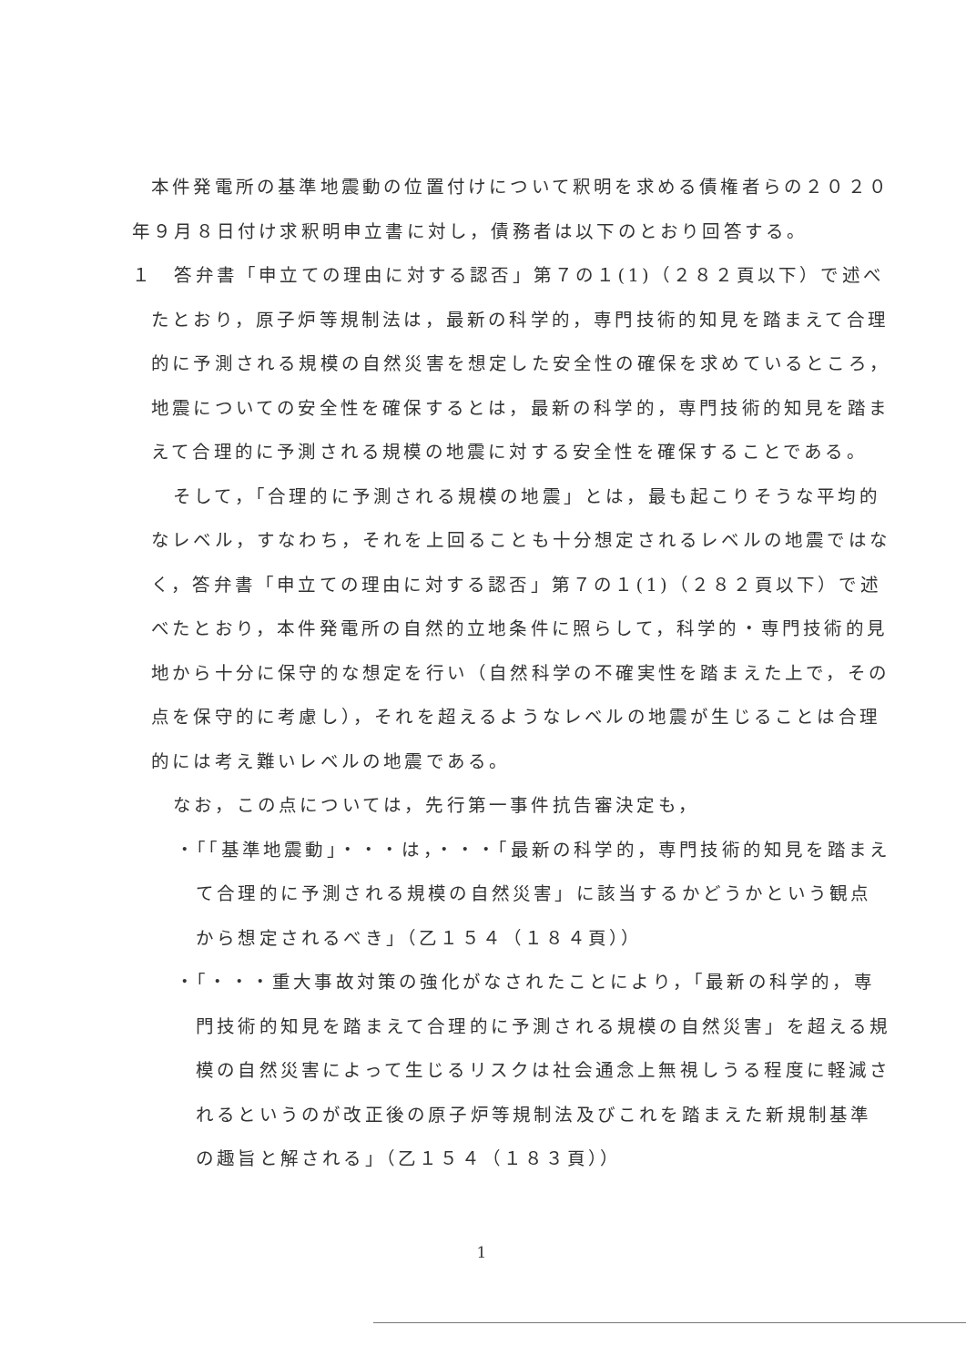本件発電所の基準地震動の位置付けについて釈明を求める債権者らの２０２０年９月８日付け求釈明申立書に対し，債務者は以下のとおり回答する。
１　答弁書「申立ての理由に対する認否」第７の１(1)（２８２頁以下）で述べたとおり，原子炉等規制法は，最新の科学的，専門技術的知見を踏まえて合理的に予測される規模の自然災害を想定した安全性の確保を求めているところ，地震についての安全性を確保するとは，最新の科学的，専門技術的知見を踏まえて合理的に予測される規模の地震に対する安全性を確保することである。
そして，「合理的に予測される規模の地震」とは，最も起こりそうな平均的なレベル，すなわち，それを上回ることも十分想定されるレベルの地震ではなく，答弁書「申立ての理由に対する認否」第７の１(1)（２８２頁以下）で述べたとおり，本件発電所の自然的立地条件に照らして，科学的・専門技術的見地から十分に保守的な想定を行い（自然科学の不確実性を踏まえた上で，その点を保守的に考慮し），それを超えるようなレベルの地震が生じることは合理的には考え難いレベルの地震である。
なお，この点については，先行第一事件抗告審決定も，
・「「基準地震動」・・・は，・・・「最新の科学的，専門技術的知見を踏まえて合理的に予測される規模の自然災害」に該当するかどうかという観点から想定されるべき」（乙１５４（１８４頁））
・「・・・重大事故対策の強化がなされたことにより，「最新の科学的，専門技術的知見を踏まえて合理的に予測される規模の自然災害」を超える規模の自然災害によって生じるリスクは社会通念上無視しうる程度に軽減されるというのが改正後の原子炉等規制法及びこれを踏まえた新規制基準の趣旨と解される」（乙１５４（１８３頁））
1